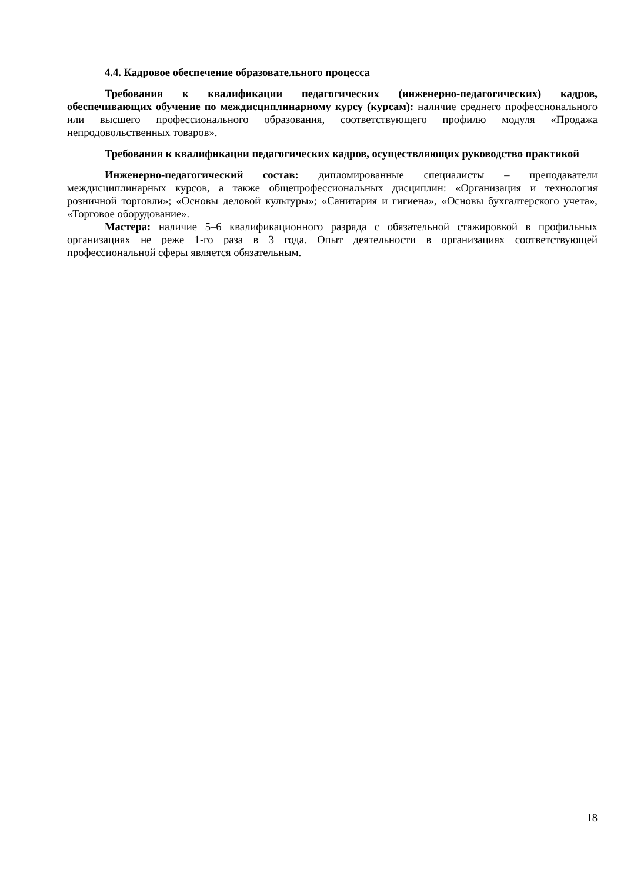4.4. Кадровое обеспечение образовательного процесса
Требования к квалификации педагогических (инженерно-педагогических) кадров, обеспечивающих обучение по междисциплинарному курсу (курсам): наличие среднего профессионального или высшего профессионального образования, соответствующего профилю модуля «Продажа непродовольственных товаров».
Требования к квалификации педагогических кадров, осуществляющих руководство практикой
Инженерно-педагогический состав: дипломированные специалисты – преподаватели междисциплинарных курсов, а также общепрофессиональных дисциплин: «Организация и технология розничной торговли»; «Основы деловой культуры»; «Санитария и гигиена», «Основы бухгалтерского учета», «Торговое оборудование».
Мастера: наличие 5–6 квалификационного разряда с обязательной стажировкой в профильных организациях не реже 1-го раза в 3 года. Опыт деятельности в организациях соответствующей профессиональной сферы является обязательным.
18